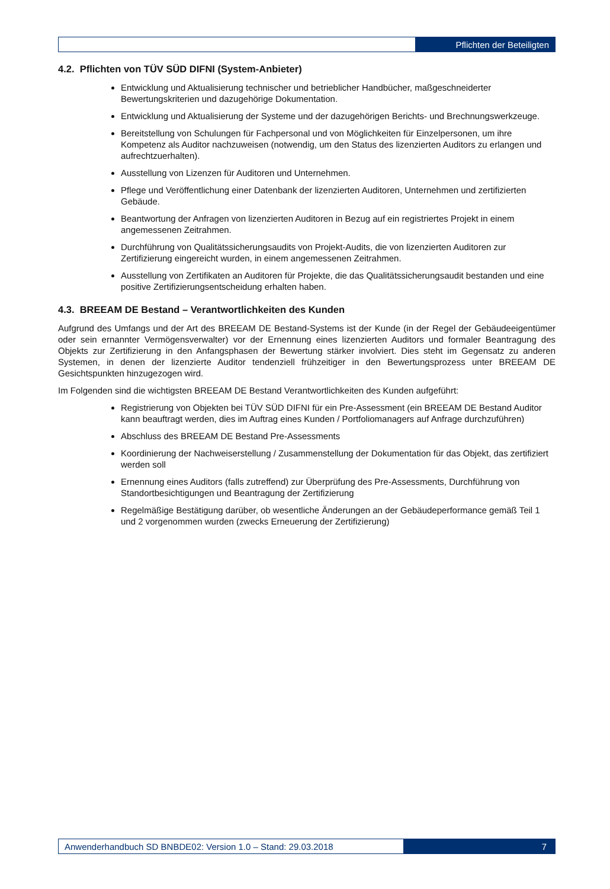Pflichten der Beteiligten
4.2. Pflichten von TÜV SÜD DIFNI (System-Anbieter)
Entwicklung und Aktualisierung technischer und betrieblicher Handbücher, maßgeschneiderter Bewertungskriterien und dazugehörige Dokumentation.
Entwicklung und Aktualisierung der Systeme und der dazugehörigen Berichts- und Brechnungswerkzeuge.
Bereitstellung von Schulungen für Fachpersonal und von Möglichkeiten für Einzelpersonen, um ihre Kompetenz als Auditor nachzuweisen (notwendig, um den Status des lizenzierten Auditors zu erlangen und aufrechtzuerhalten).
Ausstellung von Lizenzen für Auditoren und Unternehmen.
Pflege und Veröffentlichung einer Datenbank der lizenzierten Auditoren, Unternehmen und zertifizierten Gebäude.
Beantwortung der Anfragen von lizenzierten Auditoren in Bezug auf ein registriertes Projekt in einem angemessenen Zeitrahmen.
Durchführung von Qualitätssicherungsaudits von Projekt-Audits, die von lizenzierten Auditoren zur Zertifizierung eingereicht wurden, in einem angemessenen Zeitrahmen.
Ausstellung von Zertifikaten an Auditoren für Projekte, die das Qualitätssicherungsaudit bestanden und eine positive Zertifizierungsentscheidung erhalten haben.
4.3. BREEAM DE Bestand – Verantwortlichkeiten des Kunden
Aufgrund des Umfangs und der Art des BREEAM DE Bestand-Systems ist der Kunde (in der Regel der Gebäudeeigentümer oder sein ernannter Vermögensverwalter) vor der Ernennung eines lizenzierten Auditors und formaler Beantragung des Objekts zur Zertifizierung in den Anfangsphasen der Bewertung stärker involviert. Dies steht im Gegensatz zu anderen Systemen, in denen der lizenzierte Auditor tendenziell frühzeitiger in den Bewertungsprozess unter BREEAM DE Gesichtspunkten hinzugezogen wird.
Im Folgenden sind die wichtigsten BREEAM DE Bestand Verantwortlichkeiten des Kunden aufgeführt:
Registrierung von Objekten bei TÜV SÜD DIFNI für ein Pre-Assessment (ein BREEAM DE Bestand Auditor kann beauftragt werden, dies im Auftrag eines Kunden / Portfoliomanagers auf Anfrage durchzuführen)
Abschluss des BREEAM DE Bestand Pre-Assessments
Koordinierung der Nachweiserstellung / Zusammenstellung der Dokumentation für das Objekt, das zertifiziert werden soll
Ernennung eines Auditors (falls zutreffend) zur Überprüfung des Pre-Assessments, Durchführung von Standortbesichtigungen und Beantragung der Zertifizierung
Regelmäßige Bestätigung darüber, ob wesentliche Änderungen an der Gebäudeperformance gemäß Teil 1 und 2 vorgenommen wurden (zwecks Erneuerung der Zertifizierung)
Anwenderhandbuch SD BNBDE02: Version 1.0 – Stand: 29.03.2018
7